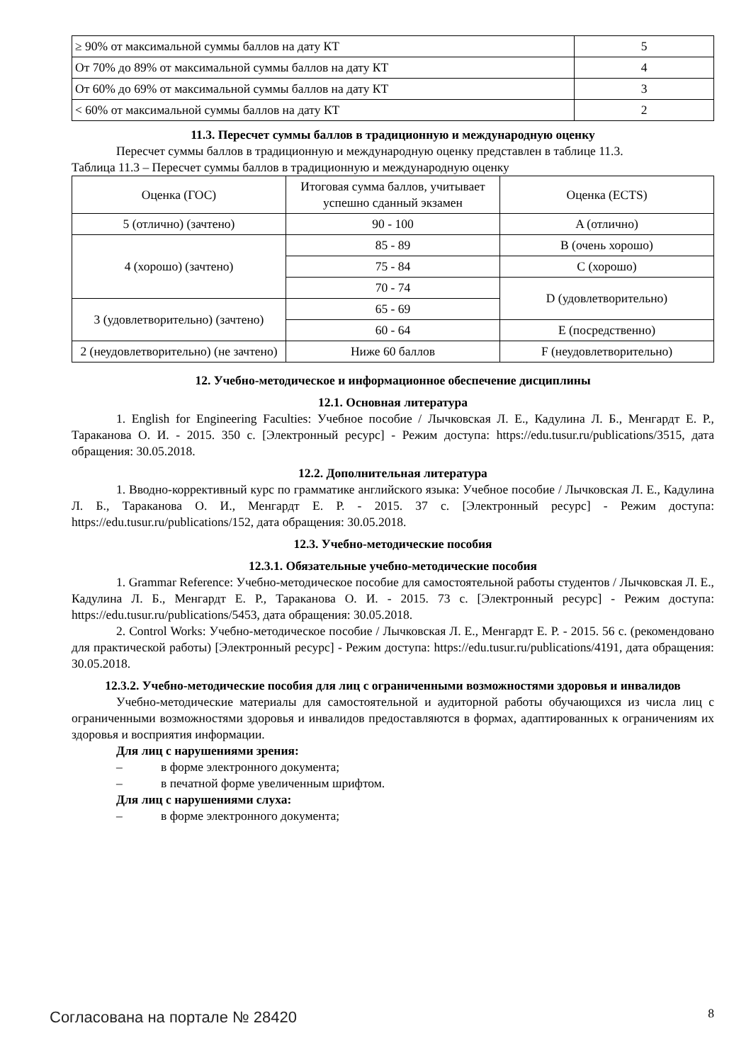| ≥ 90% от максимальной суммы баллов на дату КТ | 5 |
| От 70% до 89% от максимальной суммы баллов на дату КТ | 4 |
| От 60% до 69% от максимальной суммы баллов на дату КТ | 3 |
| < 60% от максимальной суммы баллов на дату КТ | 2 |
11.3. Пересчет суммы баллов в традиционную и международную оценку
Пересчет суммы баллов в традиционную и международную оценку представлен в таблице 11.3.
Таблица 11.3 – Пересчет суммы баллов в традиционную и международную оценку
| Оценка (ГОС) | Итоговая сумма баллов, учитывает успешно сданный экзамен | Оценка (ECTS) |
| 5 (отлично) (зачтено) | 90 - 100 | A (отлично) |
| 4 (хорошо) (зачтено) | 85 - 89 | B (очень хорошо) |
| | 75 - 84 | C (хорошо) |
| | 70 - 74 | D (удовлетворительно) |
| 3 (удовлетворительно) (зачтено) | 65 - 69 | |
| | 60 - 64 | E (посредственно) |
| 2 (неудовлетворительно) (не зачтено) | Ниже 60 баллов | F (неудовлетворительно) |
12. Учебно-методическое и информационное обеспечение дисциплины
12.1. Основная литература
1. English for Engineering Faculties: Учебное пособие / Лычковская Л. Е., Кадулина Л. Б., Менгардт Е. Р., Тараканова О. И. - 2015. 350 с. [Электронный ресурс] - Режим доступа: https://edu.tusur.ru/publications/3515, дата обращения: 30.05.2018.
12.2. Дополнительная литература
1. Вводно-коррективный курс по грамматике английского языка: Учебное пособие / Лычковская Л. Е., Кадулина Л. Б., Тараканова О. И., Менгардт Е. Р. - 2015. 37 с. [Электронный ресурс] - Режим доступа: https://edu.tusur.ru/publications/152, дата обращения: 30.05.2018.
12.3. Учебно-методические пособия
12.3.1. Обязательные учебно-методические пособия
1. Grammar Reference: Учебно-методическое пособие для самостоятельной работы студентов / Лычковская Л. Е., Кадулина Л. Б., Менгардт Е. Р., Тараканова О. И. - 2015. 73 с. [Электронный ресурс] - Режим доступа: https://edu.tusur.ru/publications/5453, дата обращения: 30.05.2018.
2. Control Works: Учебно-методическое пособие / Лычковская Л. Е., Менгардт Е. Р. - 2015. 56 с. (рекомендовано для практической работы) [Электронный ресурс] - Режим доступа: https://edu.tusur.ru/publications/4191, дата обращения: 30.05.2018.
12.3.2. Учебно-методические пособия для лиц с ограниченными возможностями здоровья и инвалидов
Учебно-методические материалы для самостоятельной и аудиторной работы обучающихся из числа лиц с ограниченными возможностями здоровья и инвалидов предоставляются в формах, адаптированных к ограничениям их здоровья и восприятия информации.
Для лиц с нарушениями зрения:
– в форме электронного документа;
– в печатной форме увеличенным шрифтом.
Для лиц с нарушениями слуха:
– в форме электронного документа;
Согласована на портале № 28420 8